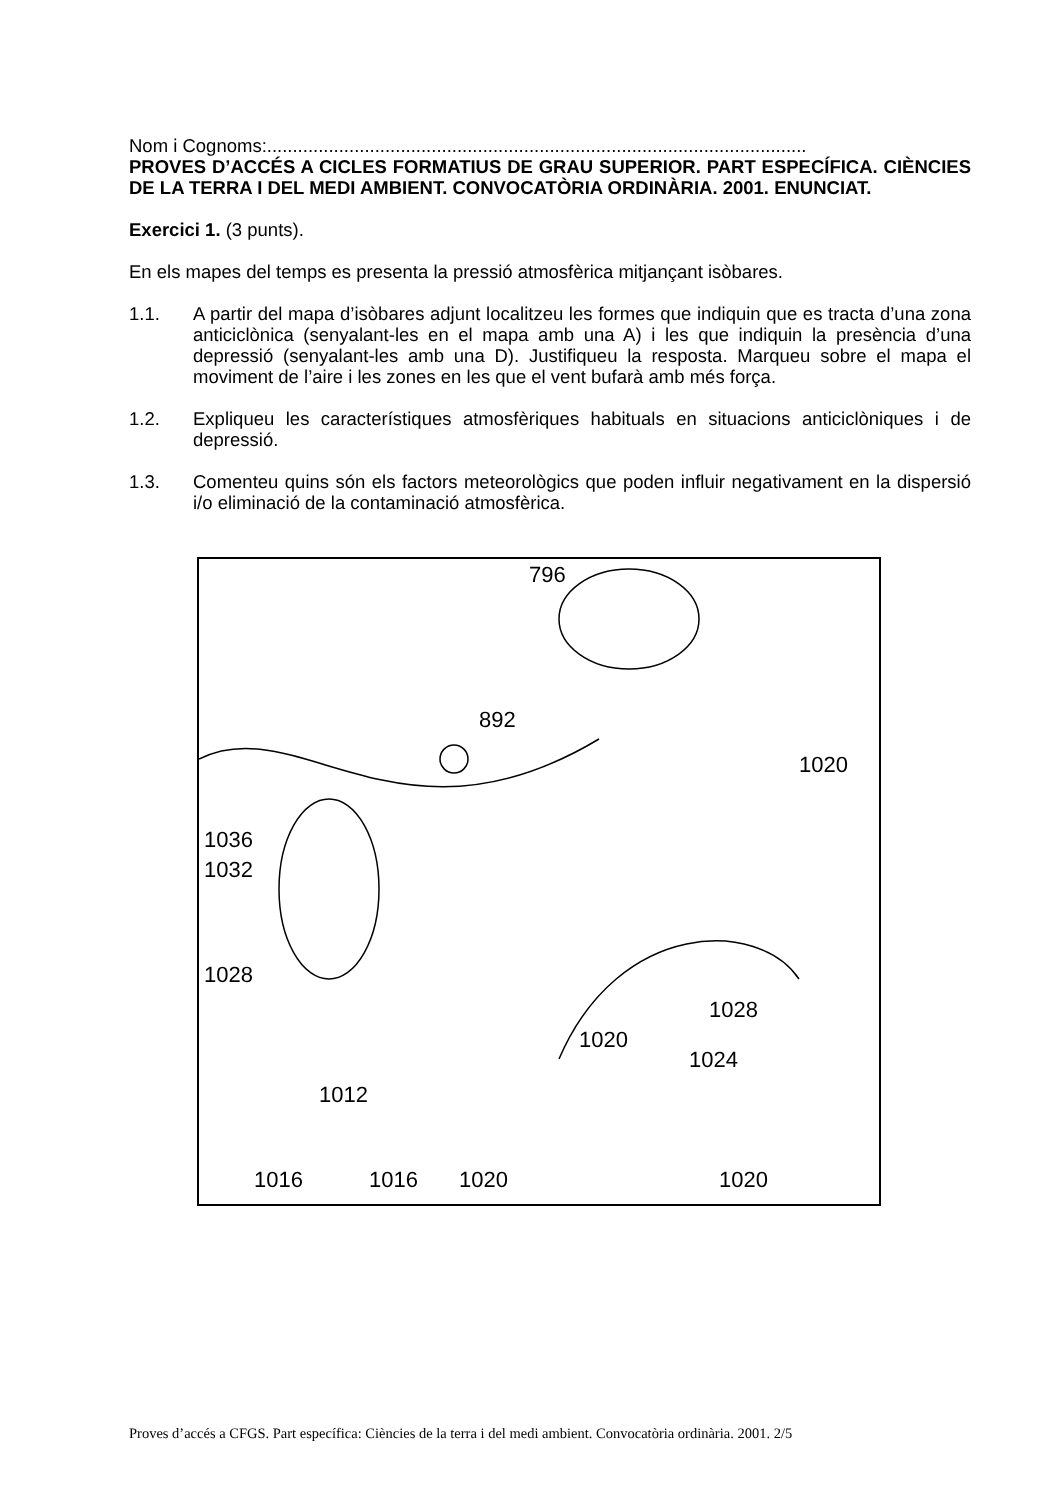Nom i Cognoms:.........................................................................................................
PROVES D’ACCÉS A CICLES FORMATIUS DE GRAU SUPERIOR. PART ESPECÍFICA. CIÈNCIES DE LA TERRA I DEL MEDI AMBIENT. CONVOCATÒRIA ORDINÀRIA. 2001. ENUNCIAT.
Exercici 1. (3 punts).
En els mapes del temps es presenta la pressió atmosfèrica mitjançant isòbares.
1.1. A partir del mapa d’isòbares adjunt localitzeu les formes que indiquin que es tracta d’una zona anticiclònica (senyalant-les en el mapa amb una A) i les que indiquin la presència d’una depressió (senyalant-les amb una D). Justifiqueu la resposta. Marqueu sobre el mapa el moviment de l’aire i les zones en les que el vent bufarà amb més força.
1.2. Expliqueu les característiques atmosfèriques habituals en situacions anticiclòniques i de depressió.
1.3. Comenteu quins són els factors meteorològics que poden influir negativament en la dispersió i/o eliminació de la contaminació atmosfèrica.
796
892
1020
1036
1032
1028
1028
1020
1024
1012
1016 1016 1020 1020
Proves d’accés a CFGS. Part específica: Ciències de la terra i del medi ambient. Convocatòria ordinària. 2001. 2/5